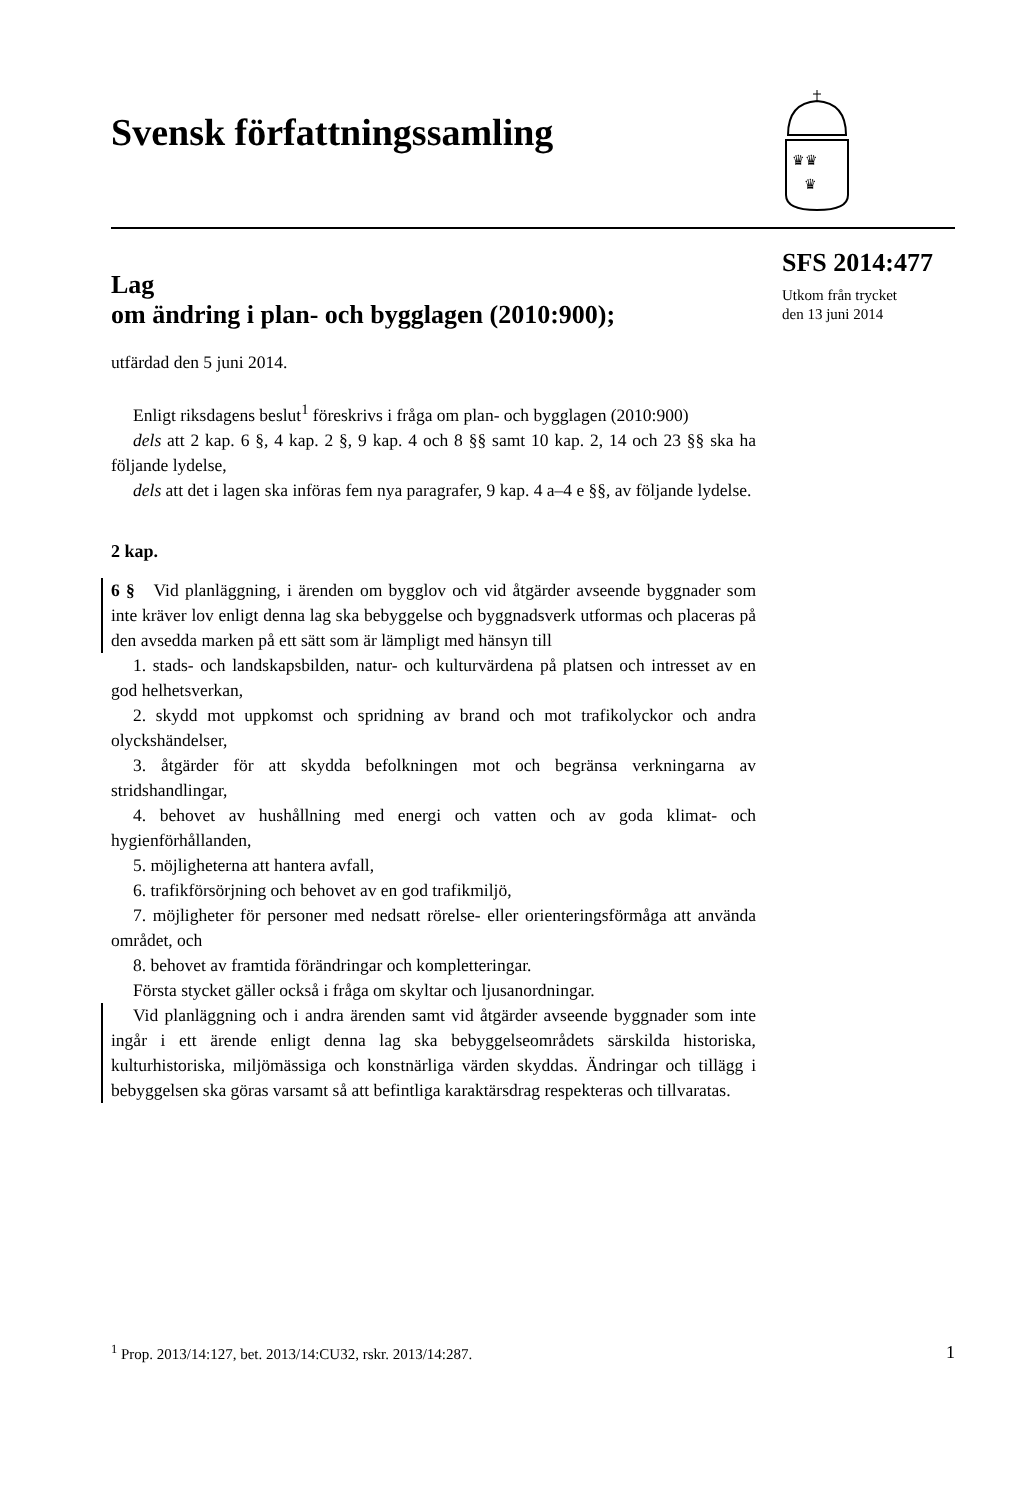Svensk författningssamling
♛♛
♛
SFS 2014:477
Utkom från trycket
den 13 juni 2014
Lag
om ändring i plan- och bygglagen (2010:900);
utfärdad den 5 juni 2014.
Enligt riksdagens beslut<sup>1</sup> föreskrivs i fråga om plan- och bygglagen (2010:900)
dels att 2 kap. 6 §, 4 kap. 2 §, 9 kap. 4 och 8 §§ samt 10 kap. 2, 14 och 23 §§ ska ha följande lydelse,
dels att det i lagen ska införas fem nya paragrafer, 9 kap. 4 a–4 e §§, av följande lydelse.
2 kap.
6 § Vid planläggning, i ärenden om bygglov och vid åtgärder avseende byggnader som inte kräver lov enligt denna lag ska bebyggelse och byggnadsverk utformas och placeras på den avsedda marken på ett sätt som är lämpligt med hänsyn till
1. stads- och landskapsbilden, natur- och kulturvärdena på platsen och intresset av en god helhetsverkan,
2. skydd mot uppkomst och spridning av brand och mot trafikolyckor och andra olyckshändelser,
3. åtgärder för att skydda befolkningen mot och begränsa verkningarna av stridshandlingar,
4. behovet av hushållning med energi och vatten och av goda klimat- och hygienförhållanden,
5. möjligheterna att hantera avfall,
6. trafikförsörjning och behovet av en god trafikmiljö,
7. möjligheter för personer med nedsatt rörelse- eller orienteringsförmåga att använda området, och
8. behovet av framtida förändringar och kompletteringar.
Första stycket gäller också i fråga om skyltar och ljusanordningar.
Vid planläggning och i andra ärenden samt vid åtgärder avseende byggnader som inte ingår i ett ärende enligt denna lag ska bebyggelseområdets särskilda historiska, kulturhistoriska, miljömässiga och konstnärliga värden skyddas. Ändringar och tillägg i bebyggelsen ska göras varsamt så att befintliga karaktärsdrag respekteras och tillvaratas.
<sup>1</sup> Prop. 2013/14:127, bet. 2013/14:CU32, rskr. 2013/14:287. 1